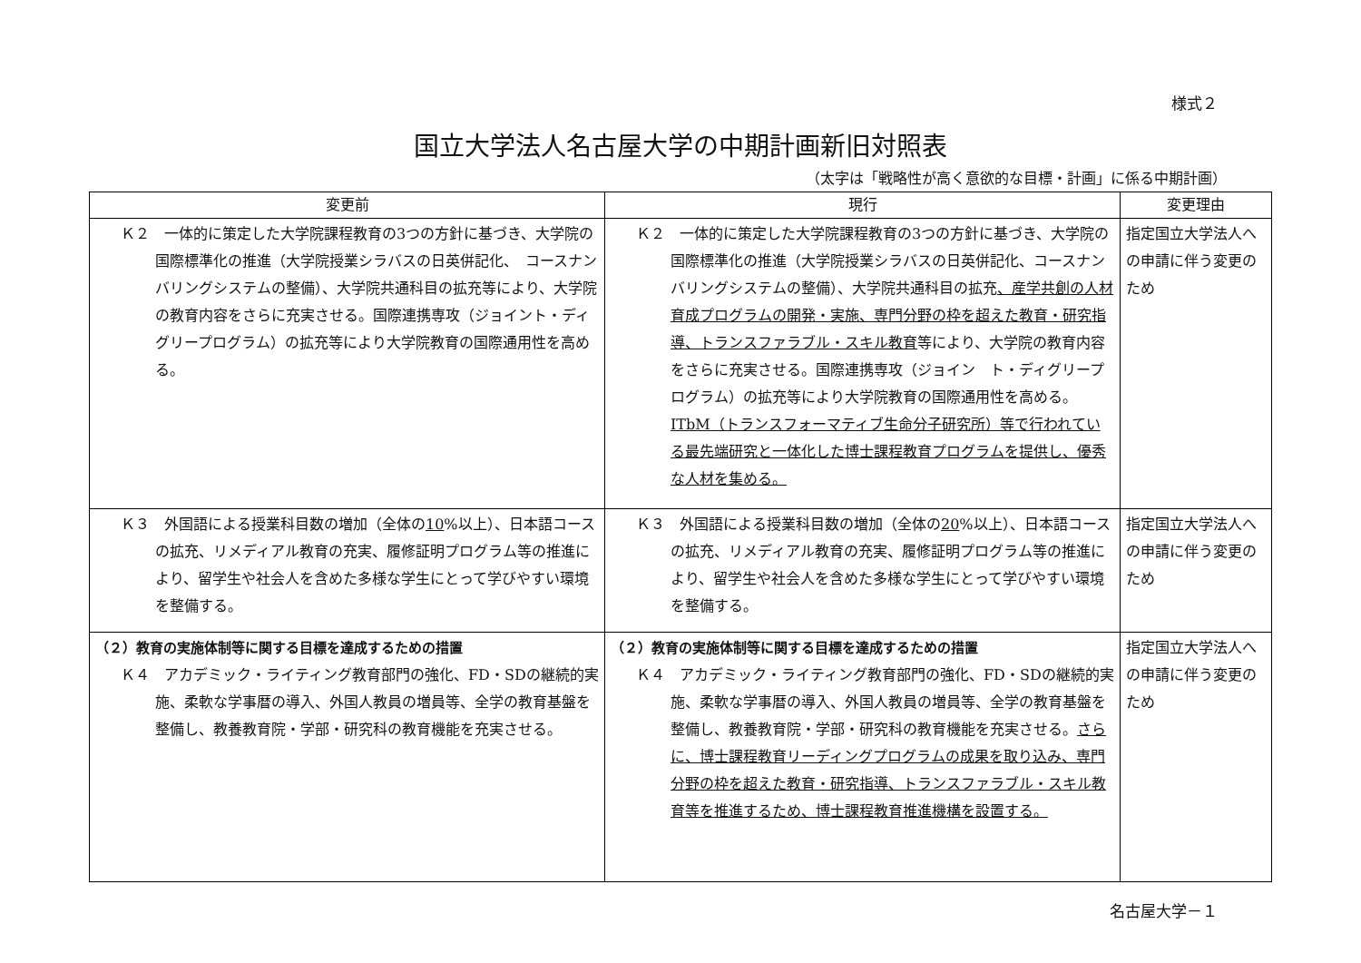様式２
国立大学法人名古屋大学の中期計画新旧対照表
（太字は「戦略性が高く意欲的な目標・計画」に係る中期計画）
| 変更前 | 現行 | 変更理由 |
| --- | --- | --- |
| Ｋ２ 一体的に策定した大学院課程教育の3つの方針に基づき、大学院の国際標準化の推進（大学院授業シラバスの日英併記化、 コースナンバリングシステムの整備）、大学院共通科目の拡充等により、大学院の教育内容をさらに充実させる。国際連携専攻（ジョイント・ディグリープログラム）の拡充等により大学院教育の国際通用性を高める。 | Ｋ２ 一体的に策定した大学院課程教育の3つの方針に基づき、大学院の国際標準化の推進（大学院授業シラバスの日英併記化、コースナンバリングシステムの整備）、大学院共通科目の拡充 、産学共創の人材育成プログラムの開発・実施、専門分野の枠を超えた教育・研究指導、トランスファラブル・スキル教育 等により、大学院の教育内容をさらに充実させる。国際連携専攻（ジョイン ト・ディグリープログラム）の拡充等により大学院教育の国際通用性を高める。 ITbM（トランスフォーマティブ生命分子研究所）等で行われている最先端研究と一体化した博士課程教育プログラムを提供し、優秀な人材を集める。 | 指定国立大学法人への申請に伴う変更のため |
| Ｋ３ 外国語による授業科目数の増加（全体の 10 %以上）、日本語コースの拡充、リメディアル教育の充実、履修証明プログラム等の推進により、留学生や社会人を含めた多様な学生にとって学びやすい環境を整備する。 | Ｋ３ 外国語による授業科目数の増加（全体の 20 %以上）、日本語コースの拡充、リメディアル教育の充実、履修証明プログラム等の推進により、留学生や社会人を含めた多様な学生にとって学びやすい環境を整備する。 | 指定国立大学法人への申請に伴う変更のため |
| （２）教育の実施体制等に関する目標を達成するための措置 Ｋ４ アカデミック・ライティング教育部門の強化、FD・SDの継続的実施、柔軟な学事暦の導入、外国人教員の増員等、全学の教育基盤を整備し、教養教育院・学部・研究科の教育機能を充実させる。 | （２）教育の実施体制等に関する目標を達成するための措置 Ｋ４ アカデミック・ライティング教育部門の強化、FD・SDの継続的実施、柔軟な学事暦の導入、外国人教員の増員等、全学の教育基盤を整備し、教養教育院・学部・研究科の教育機能を充実させる。 さらに、博士課程教育リーディングプログラムの成果を取り込み、専門分野の枠を超えた教育・研究指導、トランスファラブル・スキル教育等を推進するため、博士課程教育推進機構を設置する。 | 指定国立大学法人への申請に伴う変更のため |
名古屋大学－１